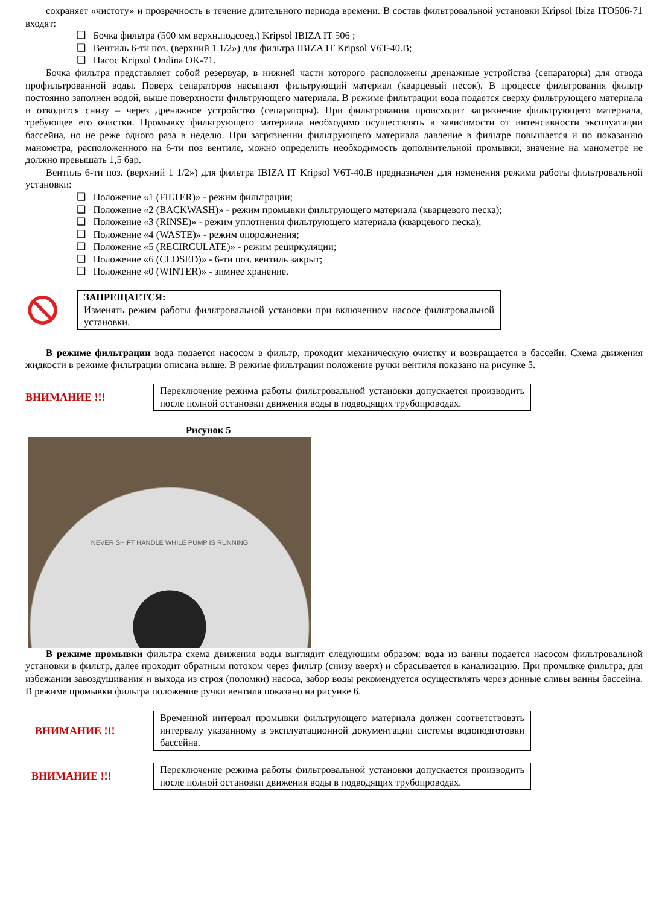сохраняет «чистоту» и прозрачность в течение длительного периода времени. В состав фильтровальной установки Kripsol Ibiza ITO506-71 входят:
❑ Бочка фильтра (500 мм верхн.подсоед.) Kripsol IBIZA IT 506 ;
❑ Вентиль 6-ти поз. (верхний 1 1/2») для фильтра IBIZA IT Kripsol V6T-40.B;
❑ Насос Kripsol Ondina OK-71.
Бочка фильтра представляет собой резервуар, в нижней части которого расположены дренажные устройства (сепараторы) для отвода профильтрованной воды. Поверх сепараторов насыпают фильтрующий материал (кварцевый песок). В процессе фильтрования фильтр постоянно заполнен водой, выше поверхности фильтрующего материала. В режиме фильтрации вода подается сверху фильтрующего материала и отводится снизу – через дренажное устройство (сепараторы). При фильтровании происходит загрязнение фильтрующего материала, требующее его очистки. Промывку фильтрующего материала необходимо осуществлять в зависимости от интенсивности эксплуатации бассейна, но не реже одного раза в неделю. При загрязнении фильтрующего материала давление в фильтре повышается и по показанию манометра, расположенного на 6-ти поз вентиле, можно определить необходимость дополнительной промывки, значение на манометре не должно превышать 1,5 бар.
Вентиль 6-ти поз. (верхний 1 1/2») для фильтра IBIZA IT Kripsol V6T-40.B предназначен для изменения режима работы фильтровальной установки:
❑ Положение «1 (FILTER)» - режим фильтрации;
❑ Положение «2 (BACKWASH)» - режим промывки фильтрующего материала (кварцевого песка);
❑ Положение «3 (RINSE)» - режим уплотнения фильтрующего материала (кварцевого песка);
❑ Положение «4 (WASTE)» - режим опорожнения;
❑ Положение «5 (RECIRCULATE)» - режим рециркуляции;
❑ Положение «6 (CLOSED)» - 6-ти поз. вентиль закрыт;
❑ Положение «0 (WINTER)» - зимнее хранение.
ЗАПРЕЩАЕТСЯ:
Изменять режим работы фильтровальной установки при включенном насосе фильтровальной установки.
В режиме фильтрации вода подается насосом в фильтр, проходит механическую очистку и возвращается в бассейн. Схема движения жидкости в режиме фильтрации описана выше. В режиме фильтрации положение ручки вентиля показано на рисунке 5.
ВНИМАНИЕ !!!
Переключение режима работы фильтровальной установки допускается производить после полной остановки движения воды в подводящих трубопроводах.
Рисунок 5
NEVER SHIFT HANDLE WHILE PUMP IS RUNNING
В режиме промывки фильтра схема движения воды выглядит следующим образом: вода из ванны подается насосом фильтровальной установки в фильтр, далее проходит обратным потоком через фильтр (снизу вверх) и сбрасывается в канализацию. При промывке фильтра, для избежании завоздушивания и выхода из строя (поломки) насоса, забор воды рекомендуется осуществлять через донные сливы ванны бассейна. В режиме промывки фильтра положение ручки вентиля показано на рисунке 6.
ВНИМАНИЕ !!!
Временной интервал промывки фильтрующего материала должен соответствовать интервалу указанному в эксплуатационной документации системы водоподготовки бассейна.
ВНИМАНИЕ !!!
Переключение режима работы фильтровальной установки допускается производить после полной остановки движения воды в подводящих трубопроводах.